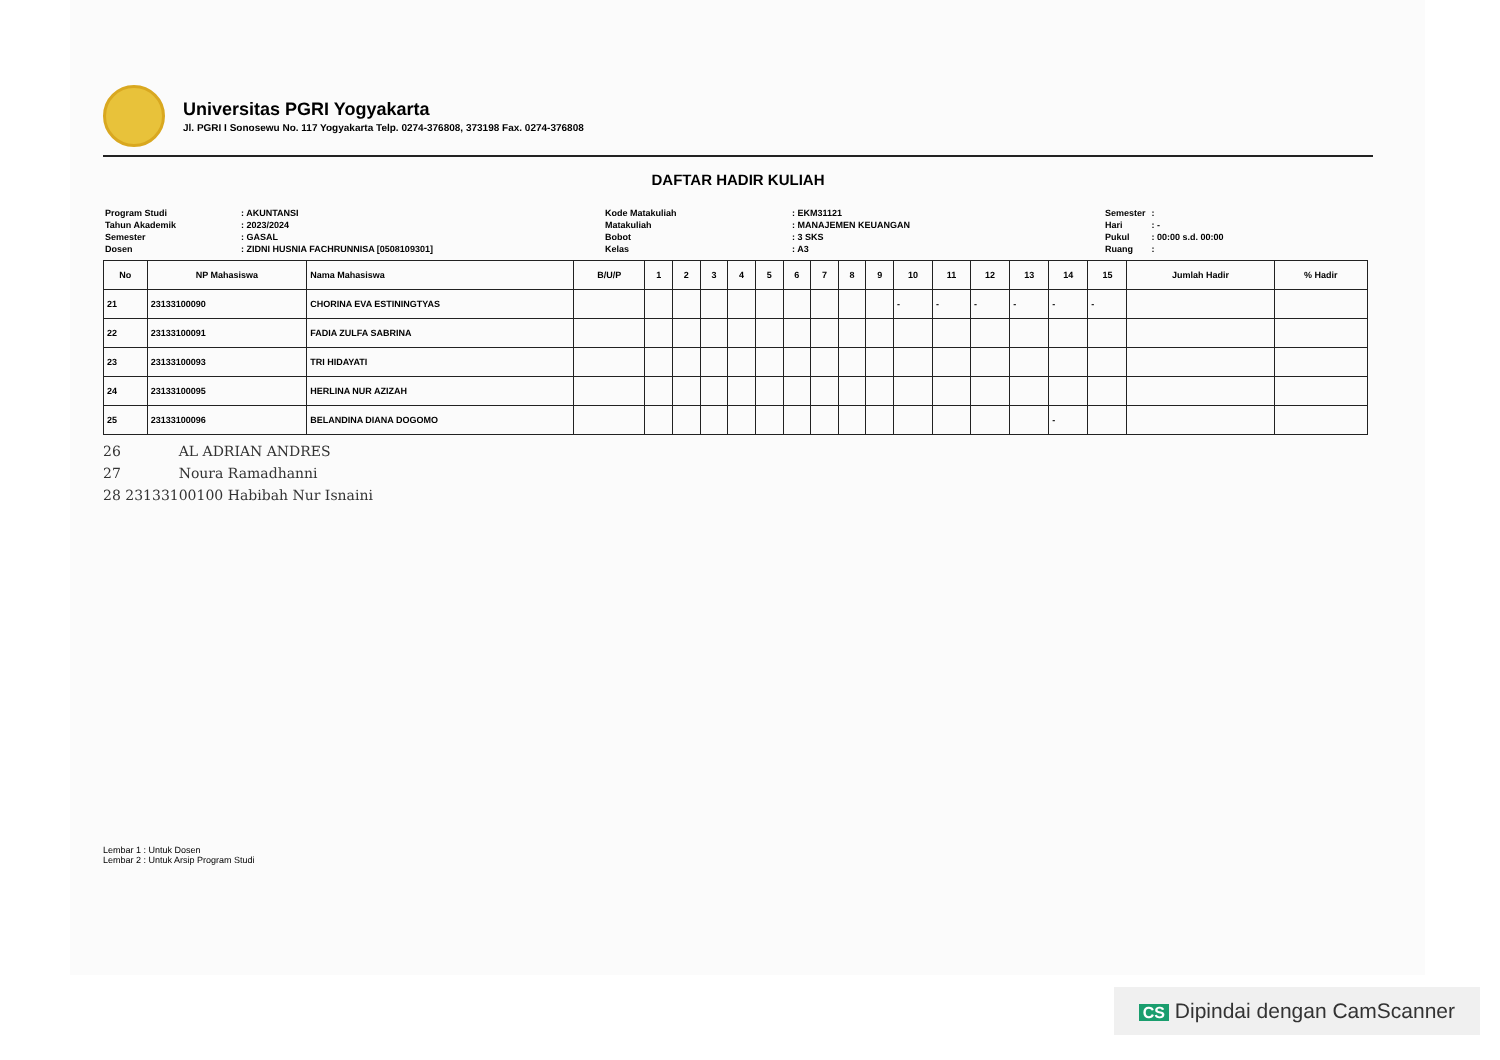Universitas PGRI Yogyakarta
Jl. PGRI I Sonosewu No. 117 Yogyakarta Telp. 0274-376808, 373198 Fax. 0274-376808
DAFTAR HADIR KULIAH
| Program Studi | : AKUNTANSI |
| Tahun Akademik | : 2023/2024 |
| Semester | : GASAL |
| Dosen | : ZIDNI HUSNIA FACHRUNNISA [0508109301] |
| Kode Matakuliah | : EKM31121 |
| Matakuliah | : MANAJEMEN KEUANGAN |
| Bobot | : 3 SKS |
| Kelas | : A3 |
| Semester | : |
| Hari | : - |
| Pukul | : 00:00 s.d. 00:00 |
| Ruang | : |
| No | NP Mahasiswa | Nama Mahasiswa | B/U/P | 1 | 2 | 3 | 4 | 5 | 6 | 7 | 8 | 9 | 10 | 11 | 12 | 13 | 14 | 15 | Jumlah Hadir | % Hadir |
| --- | --- | --- | --- | --- | --- | --- | --- | --- | --- | --- | --- | --- | --- | --- | --- | --- | --- | --- | --- | --- |
| 21 | 23133100090 | CHORINA EVA ESTININGTYAS | | | | | | | | | | | - | - | - | - | - | - | | |
| 22 | 23133100091 | FADIA ZULFA SABRINA | | | | | | | | | | | | | | | | | | |
| 23 | 23133100093 | TRI HIDAYATI | | | | | | | | | | | | | | | | | | |
| 24 | 23133100095 | HERLINA NUR AZIZAH | | | | | | | | | | | | | | | | | | |
| 25 | 23133100096 | BELANDINA DIANA DOGOMO | | | | | | | | | | | | | | | - | | | |
26 AL ADRIAN ANDRES
27 Noura Ramadhanni
28 23133100100 Habibah Nur Isnaini
Lembar 1 : Untuk Dosen
Lembar 2 : Untuk Arsip Program Studi
CS Dipindai dengan CamScanner